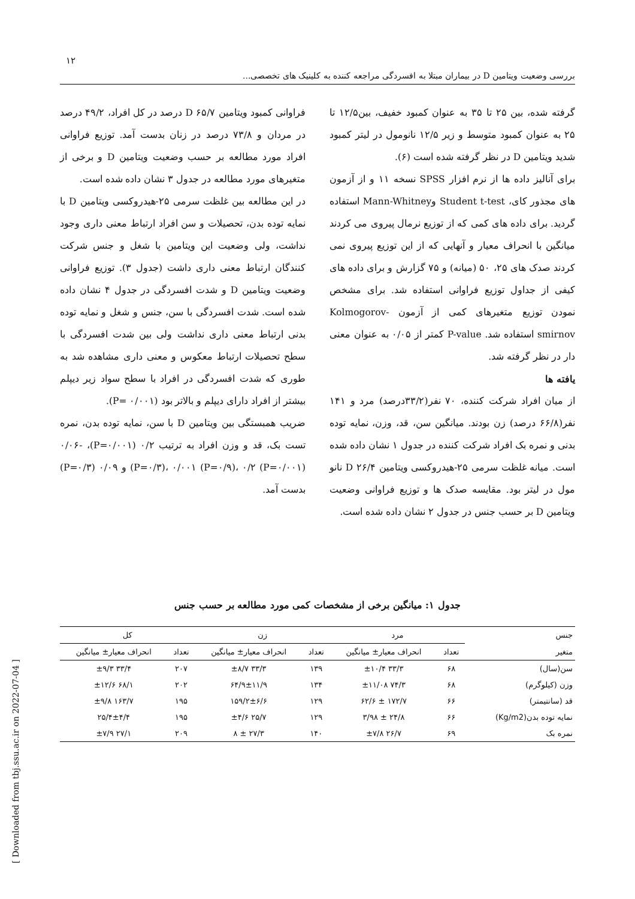۱۲
بررسی وضعیت ویتامین D در بیماران مبتلا به افسردگی مراجعه کننده به کلینیک های تخصصی...
گرفته شده، بین ۲۵ تا ۳۵ به عنوان کمبود خفیف، بین۱۲/۵ تا ۲۵ به عنوان کمبود متوسط و زیر ۱۲/۵ نانومول در لیتر کمبود شدید ویتامین D در نظر گرفته شده است (۶).
برای آنالیز داده ها از نرم افزار SPSS نسخه ۱۱ و از آزمون های مجذور کای، Student t-test وMann-Whitney استفاده گردید. برای داده های کمی که از توزیع نرمال پیروی می کردند میانگین با انحراف معیار و آنهایی که از این توزیع پیروی نمی کردند صدک های ۲۵، ۵۰ (میانه) و ۷۵ گزارش و برای داده های کیفی از جداول توزیع فراوانی استفاده شد. برای مشخص نمودن توزیع متغیرهای کمی از آزمون Kolmogorov-smirnov استفاده شد. P-value کمتر از ۰/۰۵ به عنوان معنی دار در نظر گرفته شد.
یافته ها
از میان افراد شرکت کننده، ۷۰ نفر(۳۳/۲درصد) مرد و ۱۴۱ نفر(۶۶/۸ درصد) زن بودند. میانگین سن، قد، وزن، نمایه توده بدنی و نمره بک افراد شرکت کننده در جدول ۱ نشان داده شده است. میانه غلظت سرمی ۲۵-هیدروکسی ویتامین D ۲۶/۴ نانو مول در لیتر بود. مقایسه صدک ها و توزیع فراوانی وضعیت ویتامین D بر حسب جنس در جدول ۲ نشان داده شده است.
فراوانی کمبود ویتامین D ۶۵/۷ درصد در کل افراد، ۴۹/۲ درصد در مردان و ۷۳/۸ درصد در زنان بدست آمد. توزیع فراوانی افراد مورد مطالعه بر حسب وضعیت ویتامین D و برخی از متغیرهای مورد مطالعه در جدول ۳ نشان داده شده است.
در این مطالعه بین غلظت سرمی ۲۵-هیدروکسی ویتامین D با نمایه توده بدن، تحصیلات و سن افراد ارتباط معنی داری وجود نداشت، ولی وضعیت این ویتامین با شغل و جنس شرکت کنندگان ارتباط معنی داری داشت (جدول ۳). توزیع فراوانی وضعیت ویتامین D و شدت افسردگی در جدول ۴ نشان داده شده است. شدت افسردگی با سن، جنس و شغل و نمایه توده بدنی ارتباط معنی داری نداشت ولی بین شدت افسردگی با سطح تحصیلات ارتباط معکوس و معنی داری مشاهده شد به طوری که شدت افسردگی در افراد با سطح سواد زیر دیپلم بیشتر از افراد دارای دیپلم و بالاتر بود (P= ۰/۰۰۱).
ضریب همبستگی بین ویتامین D با سن، نمایه توده بدن، نمره تست بک، قد و وزن افراد به ترتیب ۰/۲ (P=۰/۰۰۱)، ۰/۰۶- (P=۰/۳)، ۰/۰۰۱ (P=۰/۹)، ۰/۲ (P=۰/۰۰۱) و ۰/۰۹ (P=۰/۳) بدست آمد.
جدول ۱: میانگین برخی از مشخصات کمی مورد مطالعه بر حسب جنس
| جنس | مرد | | زن | | کل | |
| --- | --- | --- | --- | --- | --- | --- |
| متغیر | تعداد | انحراف معیار± میانگین | تعداد | انحراف معیار± میانگین | تعداد | انحراف معیار± میانگین |
| سن(سال) | ۶۸ | ۳۳/۳ ±۱۰/۴ | ۱۳۹ | ۳۳/۳ ±۸/۷ | ۲۰۷ | ۳۳/۴ ±۹/۳ |
| وزن (کیلوگرم) | ۶۸ | ۷۴/۳ ±۱۱/۰۸ | ۱۳۴ | ۶۴/۹±۱۱/۹ | ۲۰۲ | ۶۸/۱ ±۱۲/۶ |
| قد (سانتیمتر) | ۶۶ | ۱۷۲/۷ ± ۶۲/۶ | ۱۲۹ | ۱۵۹/۲±۶/۶ | ۱۹۵ | ۱۶۳/۷ ±۹/۸ |
| نمایه توده بدن(Kg/m2) | ۶۶ | ۲۴/۸ ± ۳/۹۸ | ۱۲۹ | ۲۵/۷ ±۴/۶ | ۱۹۵ | ۲۵/۴±۴/۴ |
| نمره بک | ۶۹ | ۲۶/۷ ±۷/۸ | ۱۴۰ | ۲۷/۳ ± ۸ | ۲۰۹ | ۲۷/۱ ±۷/۹ |
[ Downloaded from tbj.ssu.ac.ir on 2022-07-04 ]